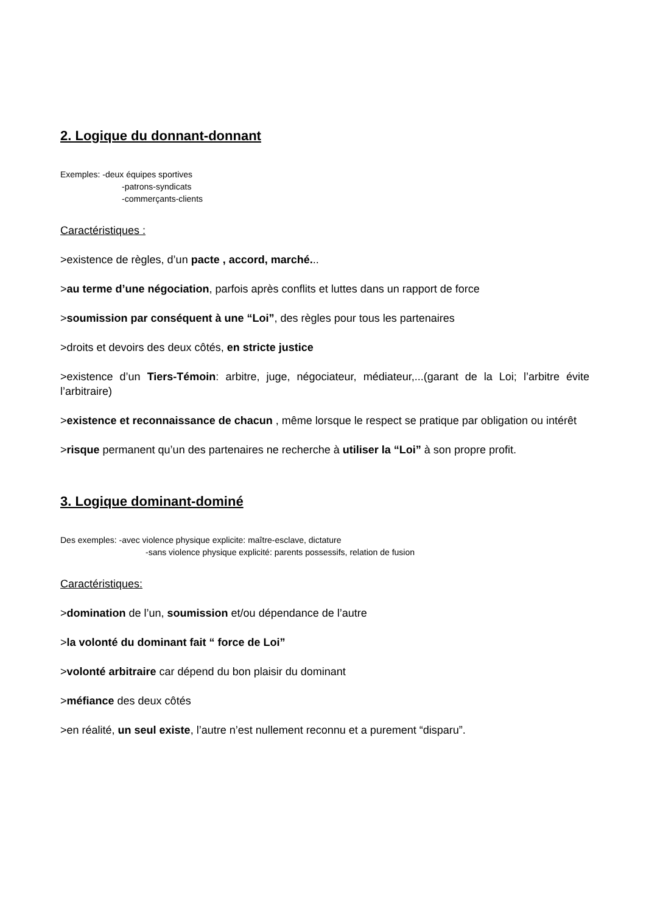2. Logique du donnant-donnant
Exemples: -deux équipes sportives
-patrons-syndicats
-commerçants-clients
Caractéristiques :
>existence de règles, d’un pacte , accord, marché...
>au terme d’une négociation, parfois après conflits et luttes dans un rapport de force
>soumission par conséquent à une “Loi”, des règles pour tous les partenaires
>droits et devoirs des deux côtés, en stricte justice
>existence d’un Tiers-Témoin: arbitre, juge, négociateur, médiateur,...(garant de la Loi; l’arbitre évite l’arbitraire)
>existence et reconnaissance de chacun , même lorsque le respect se pratique par obligation ou intérêt
>risque permanent qu’un des partenaires ne recherche à utiliser la “Loi” à son propre profit.
3. Logique dominant-dominé
Des exemples: -avec violence physique explicite: maître-esclave, dictature
-sans violence physique explicité: parents possessifs, relation de fusion
Caractéristiques:
>domination de l’un, soumission et/ou dépendance de l’autre
>la volonté du dominant fait “ force de Loi”
>volonté arbitraire car dépend du bon plaisir du dominant
>méfiance des deux côtés
>en réalité, un seul existe, l’autre n’est nullement reconnu et a purement “disparu”.